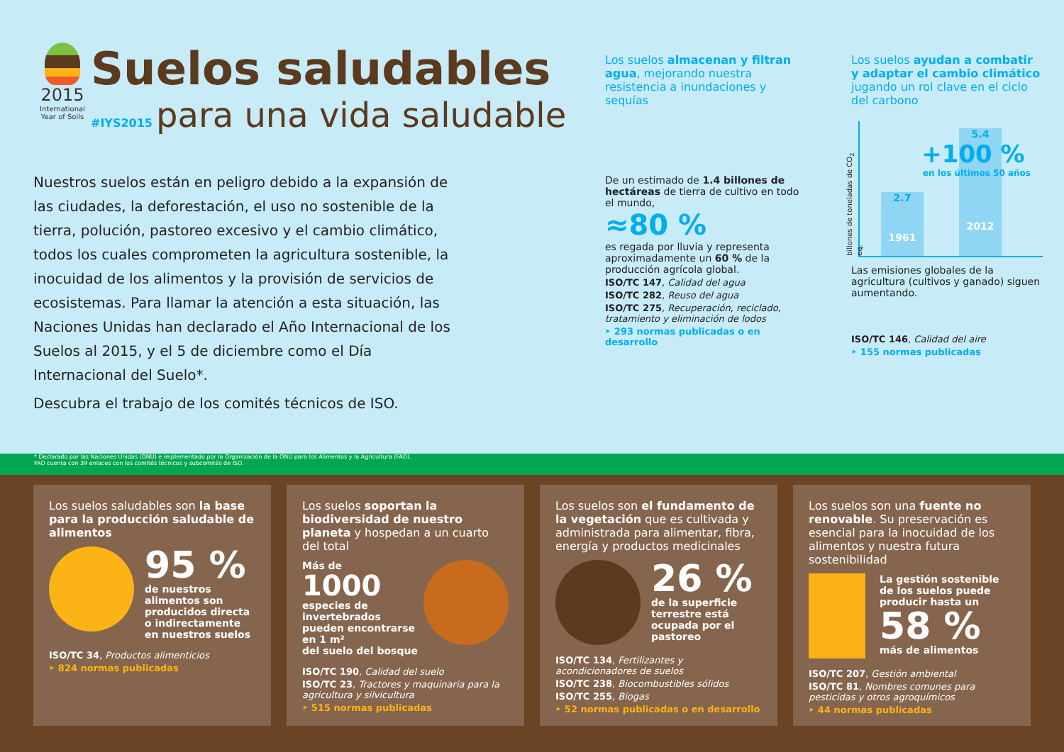2015
International Year of Soils
Suelos saludables
#IYS2015 para una vida saludable
Nuestros suelos están en peligro debido a la expansión de las ciudades, la deforestación, el uso no sostenible de la tierra, polución, pastoreo excesivo y el cambio climático, todos los cuales comprometen la agricultura sostenible, la inocuidad de los alimentos y la provisión de servicios de ecosistemas. Para llamar la atención a esta situación, las Naciones Unidas han declarado el Año Internacional de los Suelos al 2015, y el 5 de diciembre como el Día Internacional del Suelo*.
Descubra el trabajo de los comités técnicos de ISO.
Los suelos almacenan y filtran agua, mejorando nuestra resistencia a inundaciones y sequías
De un estimado de 1.4 billones de hectáreas de tierra de cultivo en todo el mundo,
≈80 %
es regada por lluvia y representa aproximadamente un 60 % de la producción agrícola global.
ISO/TC 147, Calidad del agua
ISO/TC 282, Reuso del agua
ISO/TC 275, Recuperación, reciclado, tratamiento y eliminación de lodos
‣ 293 normas publicadas o en desarrollo
Los suelos ayudan a combatir y adaptar el cambio climático jugando un rol clave en el ciclo del carbono
billones de toneladas de CO<sub>2</sub> eq.
2.7
1961
5.4
+100 %
en los últimos 50 años
2012
Las emisiones globales de la agricultura (cultivos y ganado) siguen aumentando.
ISO/TC 146, Calidad del aire
‣ 155 normas publicadas
* Declarado por las Naciones Unidas (ONU) e implementado por la Organización de la ONU para los Alimentos y la Agricultura (FAO).
FAO cuenta con 39 enlaces con los comités técnicos y subcomités de ISO.
Los suelos saludables son la base para la producción saludable de alimentos
95 %
de nuestros alimentos son producidos directa o indirectamente en nuestros suelos
ISO/TC 34, Productos alimenticios
‣ 824 normas publicadas
Los suelos soportan la biodiversidad de nuestro planeta y hospedan a un cuarto del total
Más de 1000
especies de invertebrados pueden encontrarse en 1 m²
del suelo del bosque
ISO/TC 190, Calidad del suelo
ISO/TC 23, Tractores y maquinaria para la agricultura y silvicultura
‣ 515 normas publicadas
Los suelos son el fundamento de la vegetación que es cultivada y administrada para alimentar, fibra, energía y productos medicinales
26 %
de la superficie terrestre está ocupada por el pastoreo
ISO/TC 134, Fertilizantes y acondicionadores de suelos
ISO/TC 238, Biocombustibles sólidos
ISO/TC 255, Biogas
‣ 52 normas publicadas o en desarrollo
Los suelos son una fuente no renovable. Su preservación es esencial para la inocuidad de los alimentos y nuestra futura sostenibilidad
La gestión sostenible de los suelos puede producir hasta un
58 %
más de alimentos
ISO/TC 207, Gestión ambiental
ISO/TC 81, Nombres comunes para pesticidas y otros agroquímicos
‣ 44 normas publicadas